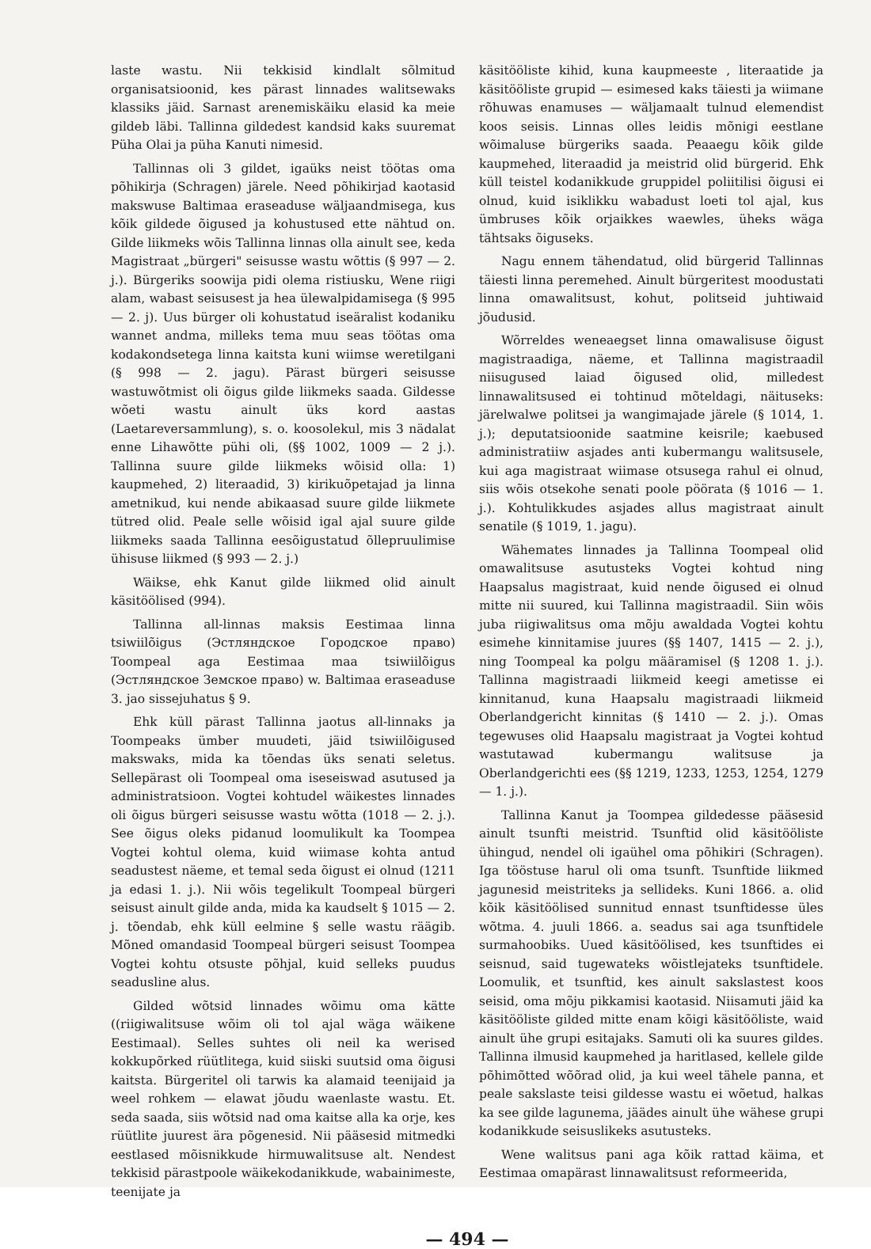laste wastu. Nii tekkisid kindlalt sõlmitud organisatsioonid, kes pärast linnades walitsewaks klassiks jäid. Sarnast arenemiskäiku elasid ka meie gildeb läbi. Tallinna gildedest kandsid kaks suuremat Püha Olai ja püha Kanuti nimesid.
Tallinnas oli 3 gildet, igaüks neist töötas oma põhikirja (Schragen) järele. Need põhikirjad kaotasid makswuse Baltimaa eraseaduse wäljaandmisega, kus kõik gildede õigused ja kohustused ette nähtud on. Gilde liikmeks wõis Tallinna linnas olla ainult see, keda Magistraat „bürgeri" seisusse wastu wõttis (§ 997 — 2. j.). Bürgeriks soowija pidi olema ristiusku, Wene riigi alam, wabast seisusest ja hea ülewalpidamisega (§ 995 — 2. j). Uus bürger oli kohustatud iseäralist kodaniku wannet andma, milleks tema muu seas töötas oma kodakondsetega linna kaitsta kuni wiimse weretilgani (§ 998 — 2. jagu). Pärast bürgeri seisusse wastuwõtmist oli õigus gilde liikmeks saada. Gildesse wõeti wastu ainult üks kord aastas (Laetareversammlung), s. o. koosolekul, mis 3 nädalat enne Lihawõtte pühi oli, (§§ 1002, 1009 — 2 j.). Tallinna suure gilde liikmeks wõisid olla: 1) kaupmehed, 2) literaadid, 3) kirikuõpetajad ja linna ametnikud, kui nende abikaasad suure gilde liikmete tütred olid. Peale selle wõisid igal ajal suure gilde liikmeks saada Tallinna eesõigustatud õllepruulimise ühisuse liikmed (§ 993 — 2. j.)
Wäikse, ehk Kanut gilde liikmed olid ainult käsitöölised (994).
Tallinna all-linnas maksis Eestimaa linna tsiwiilõigus (Эстляндское Городское право) Toompeal aga Eestimaa maa tsiwiilõigus (Эстляндское Земское право) w. Baltimaa eraseaduse 3. jao sissejuhatus § 9.
Ehk küll pärast Tallinna jaotus all-linnaks ja Toompeaks ümber muudeti, jäid tsiwiilõigused makswaks, mida ka tõendas üks senati seletus. Sellepärast oli Toompeal oma iseseiswad asutused ja administratsioon. Vogtei kohtudel wäikestes linnades oli õigus bürgeri seisusse wastu wõtta (1018 — 2. j.). See õigus oleks pidanud loomulikult ka Toompea Vogtei kohtul olema, kuid wiimase kohta antud seadustest näeme, et temal seda õigust ei olnud (1211 ja edasi 1. j.). Nii wõis tegelikult Toompeal bürgeri seisust ainult gilde anda, mida ka kaudselt § 1015 — 2. j. tõendab, ehk küll eelmine § selle wastu räägib. Mõned omandasid Toompeal bürgeri seisust Toompea Vogtei kohtu otsuste põhjal, kuid selleks puudus seadusline alus.
Gilded wõtsid linnades wõimu oma kätte ((riigiwalitsuse wõim oli tol ajal wäga wäikene Eestimaal). Selles suhtes oli neil ka werised kokkupõrked rüütlitega, kuid siiski suutsid oma õigusi kaitsta. Bürgeritel oli tarwis ka alamaid teenijaid ja weel rohkem — elawat jõudu waenlaste wastu. Et. seda saada, siis wõtsid nad oma kaitse alla ka orje, kes rüütlite juurest ära põgenesid. Nii pääsesid mitmedki eestlased mõisnikkude hirmuwalitsuse alt. Nendest tekkisid pärastpoole wäikekodanikkude, wabainimeste, teenijate ja
käsitööliste kihid, kuna kaupmeeste , literaatide ja käsitööliste grupid — esimesed kaks täiesti ja wiimane rõhuwas enamuses — wäljamaalt tulnud elemendist koos seisis. Linnas olles leidis mõnigi eestlane wõimaluse bürgeriks saada. Peaaegu kõik gilde kaupmehed, literaadid ja meistrid olid bürgerid. Ehk küll teistel kodanikkude gruppidel poliitilisi õigusi ei olnud, kuid isiklikku wabadust loeti tol ajal, kus ümbruses kõik orjaikkes waewles, üheks wäga tähtsaks õiguseks.
Nagu ennem tähendatud, olid bürgerid Tallinnas täiesti linna peremehed. Ainult bürgeritest moodustati linna omawalitsust, kohut, politseid juhtiwaid jõudusid.
Wõrreldes weneaegset linna omawalisuse õigust magistraadiga, näeme, et Tallinna magistraadil niisugused laiad õigused olid, milledest linnawalitsused ei tohtinud mõteldagi, näituseks: järelwalwe politsei ja wangimajade järele (§ 1014, 1. j.); deputatsioonide saatmine keisrile; kaebused administratiiw asjades anti kubermangu walitsusele, kui aga magistraat wiimase otsusega rahul ei olnud, siis wõis otsekohe senati poole pöörata (§ 1016 — 1. j.). Kohtulikkudes asjades allus magistraat ainult senatile (§ 1019, 1. jagu).
Wähemates linnades ja Tallinna Toompeal olid omawalitsuse asutusteks Vogtei kohtud ning Haapsalus magistraat, kuid nende õigused ei olnud mitte nii suured, kui Tallinna magistraadil. Siin wõis juba riigiwalitsus oma mõju awaldada Vogtei kohtu esimehe kinnitamise juures (§§ 1407, 1415 — 2. j.), ning Toompeal ka polgu määramisel (§ 1208 1. j.). Tallinna magistraadi liikmeid keegi ametisse ei kinnitanud, kuna Haapsalu magistraadi liikmeid Oberlandgericht kinnitas (§ 1410 — 2. j.). Omas tegewuses olid Haapsalu magistraat ja Vogtei kohtud wastutawad kubermangu walitsuse ja Oberlandgerichti ees (§§ 1219, 1233, 1253, 1254, 1279 — 1. j.).
Tallinna Kanut ja Toompea gildedesse pääsesid ainult tsunfti meistrid. Tsunftid olid käsitööliste ühingud, nendel oli igaühel oma põhikiri (Schragen). Iga tööstuse harul oli oma tsunft. Tsunftide liikmed jagunesid meistriteks ja sellideks. Kuni 1866. a. olid kõik käsitöölised sunnitud ennast tsunftidesse üles wõtma. 4. juuli 1866. a. seadus sai aga tsunftidele surmahoobiks. Uued käsitöölised, kes tsunftides ei seisnud, said tugewateks wõistlejateks tsunftidele. Loomulik, et tsunftid, kes ainult sakslastest koos seisid, oma mõju pikkamisi kaotasid. Niisamuti jäid ka käsitööliste gilded mitte enam kõigi käsitööliste, waid ainult ühe grupi esitajaks. Samuti oli ka suures gildes. Tallinna ilmusid kaupmehed ja haritlased, kellele gilde põhimõtted wõõrad olid, ja kui weel tähele panna, et peale sakslaste teisi gildesse wastu ei wõetud, halkas ka see gilde lagunema, jäädes ainult ühe wähese grupi kodanikkude seisuslikeks asutusteks.
Wene walitsus pani aga kõik rattad käima, et Eestimaa omapärast linnawalitsust reformeerida,
— 494 —